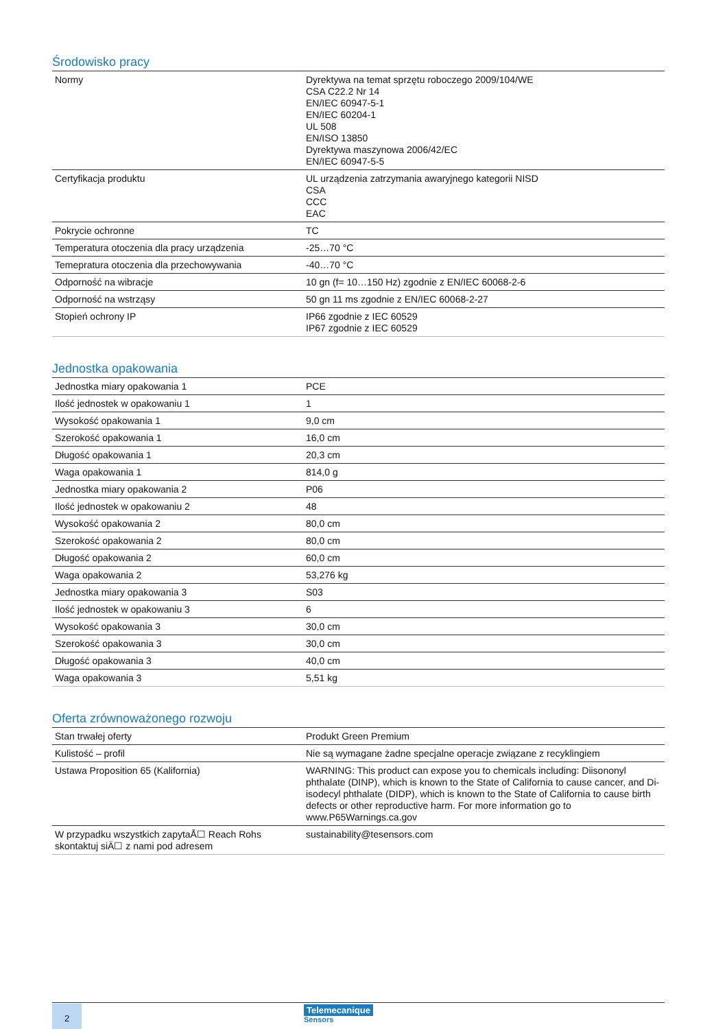Środowisko pracy
| Normy | Dyrektywa na temat sprzętu roboczego 2009/104/WE CSA C22.2 Nr 14 EN/IEC 60947-5-1 EN/IEC 60204-1 UL 508 EN/ISO 13850 Dyrektywa maszynowa 2006/42/EC EN/IEC 60947-5-5 |
| Certyfikacja produktu | UL urządzenia zatrzymania awaryjnego kategorii NISD CSA CCC EAC |
| Pokrycie ochronne | TC |
| Temperatura otoczenia dla pracy urządzenia | -25…70 °C |
| Temepratura otoczenia dla przechowywania | -40…70 °C |
| Odporność na wibracje | 10 gn (f= 10…150 Hz) zgodnie z EN/IEC 60068-2-6 |
| Odporność na wstrząsy | 50 gn 11 ms zgodnie z EN/IEC 60068-2-27 |
| Stopień ochrony IP | IP66 zgodnie z IEC 60529 IP67 zgodnie z IEC 60529 |
Jednostka opakowania
| Jednostka miary opakowania 1 | PCE |
| Ilość jednostek w opakowaniu 1 | 1 |
| Wysokość opakowania 1 | 9,0 cm |
| Szerokość opakowania 1 | 16,0 cm |
| Długość opakowania 1 | 20,3 cm |
| Waga opakowania 1 | 814,0 g |
| Jednostka miary opakowania 2 | P06 |
| Ilość jednostek w opakowaniu 2 | 48 |
| Wysokość opakowania 2 | 80,0 cm |
| Szerokość opakowania 2 | 80,0 cm |
| Długość opakowania 2 | 60,0 cm |
| Waga opakowania 2 | 53,276 kg |
| Jednostka miary opakowania 3 | S03 |
| Ilość jednostek w opakowaniu 3 | 6 |
| Wysokość opakowania 3 | 30,0 cm |
| Szerokość opakowania 3 | 30,0 cm |
| Długość opakowania 3 | 40,0 cm |
| Waga opakowania 3 | 5,51 kg |
Oferta zrównoważonego rozwoju
| Stan trwałej oferty | Produkt Green Premium |
| Kulistość – profil | Nie są wymagane żadne specjalne operacje związane z recyklingiem |
| Ustawa Proposition 65 (Kalifornia) | WARNING: This product can expose you to chemicals including: Diisononyl phthalate (DINP), which is known to the State of California to cause cancer, and Di-isodecyl phthalate (DIDP), which is known to the State of California to cause birth defects or other reproductive harm. For more information go to www.P65Warnings.ca.gov |
| W przypadku wszystkich zapytaÅ☐ Reach Rohs skontaktuj siÄ☐ z nami pod adresem | sustainability@tesensors.com |
2 Telemecanique
Sensors